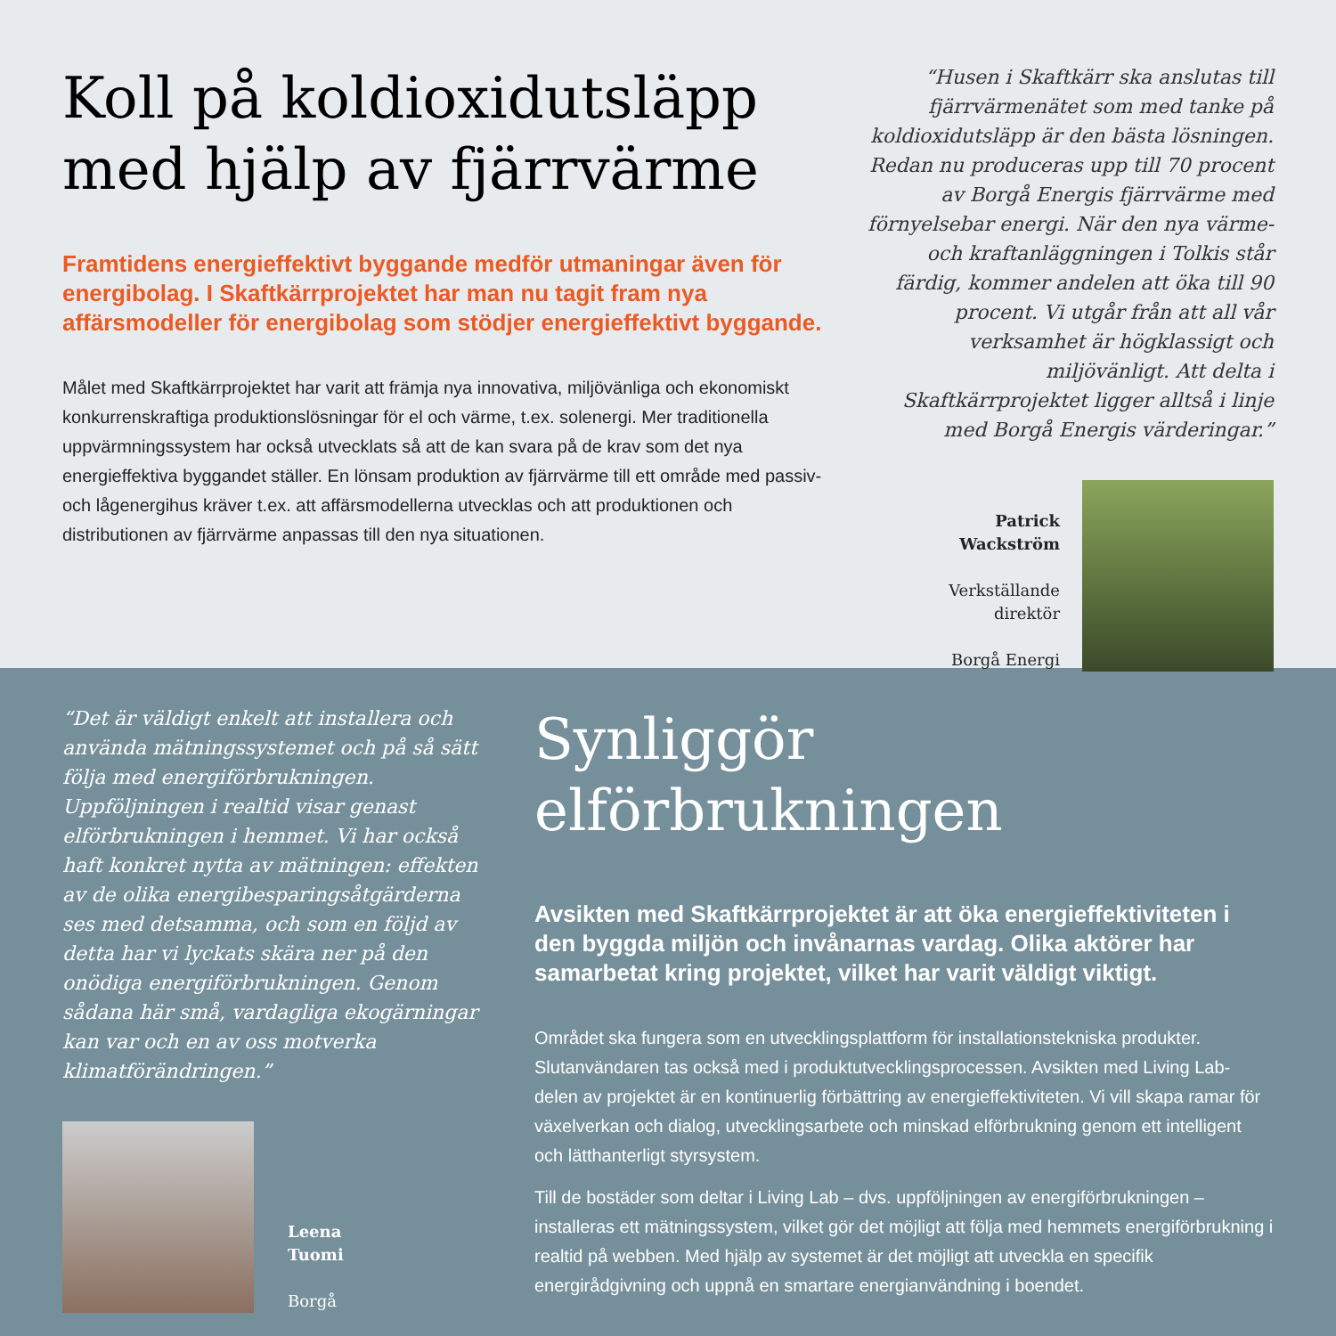Koll på koldioxidutsläpp
med hjälp av fjärrvärme
Framtidens energieffektivt byggande medför utmaningar även för energibolag. I Skaftkärrprojektet har man nu tagit fram nya affärsmodeller för energibolag som stödjer energieffektivt byggande.
Målet med Skaftkärrprojektet har varit att främja nya innovativa, miljövänliga och ekonomiskt konkurrenskraftiga produktionslösningar för el och värme, t.ex. solenergi. Mer traditionella uppvärmningssystem har också utvecklats så att de kan svara på de krav som det nya energieffektiva byggandet ställer. En lönsam produktion av fjärrvärme till ett område med passiv- och lågenergihus kräver t.ex. att affärsmodellerna utvecklas och att produktionen och distributionen av fjärrvärme anpassas till den nya situationen.
“Husen i Skaftkärr ska anslutas till fjärrvärmenätet som med tanke på koldioxidutsläpp är den bästa lösningen. Redan nu produceras upp till 70 procent av Borgå Energis fjärrvärme med förnyelsebar energi. När den nya värme- och kraftanläggningen i Tolkis står färdig, kommer andelen att öka till 90 procent. Vi utgår från att all vår verksamhet är högklassigt och miljövänligt. Att delta i Skaftkärrprojektet ligger alltså i linje med Borgå Energis värderingar.”
Patrick
Wackström
Verkställande
direktör
Borgå Energi
“Det är väldigt enkelt att installera och använda mätningssystemet och på så sätt följa med energiförbrukningen. Uppföljningen i realtid visar genast elförbrukningen i hemmet. Vi har också haft konkret nytta av mätningen: effekten av de olika energibesparingsåtgärderna ses med detsamma, och som en följd av detta har vi lyckats skära ner på den onödiga energiförbrukningen. Genom sådana här små, vardagliga ekogärningar kan var och en av oss motverka klimatförändringen.”
Leena
Tuomi
Borgå
Synliggör
elförbrukningen
Avsikten med Skaftkärrprojektet är att öka energieffektiviteten i den byggda miljön och invånarnas vardag. Olika aktörer har samarbetat kring projektet, vilket har varit väldigt viktigt.
Området ska fungera som en utvecklingsplattform för installationstekniska produkter. Slutanvändaren tas också med i produktutvecklingsprocessen. Avsikten med Living Lab-delen av projektet är en kontinuerlig förbättring av energieffektiviteten. Vi vill skapa ramar för växelverkan och dialog, utvecklingsarbete och minskad elförbrukning genom ett intelligent och lätthanterligt styrsystem.
Till de bostäder som deltar i Living Lab – dvs. uppföljningen av energiförbrukningen – installeras ett mätningssystem, vilket gör det möjligt att följa med hemmets energiförbrukning i realtid på webben. Med hjälp av systemet är det möjligt att utveckla en specifik energirådgivning och uppnå en smartare energianvändning i boendet.